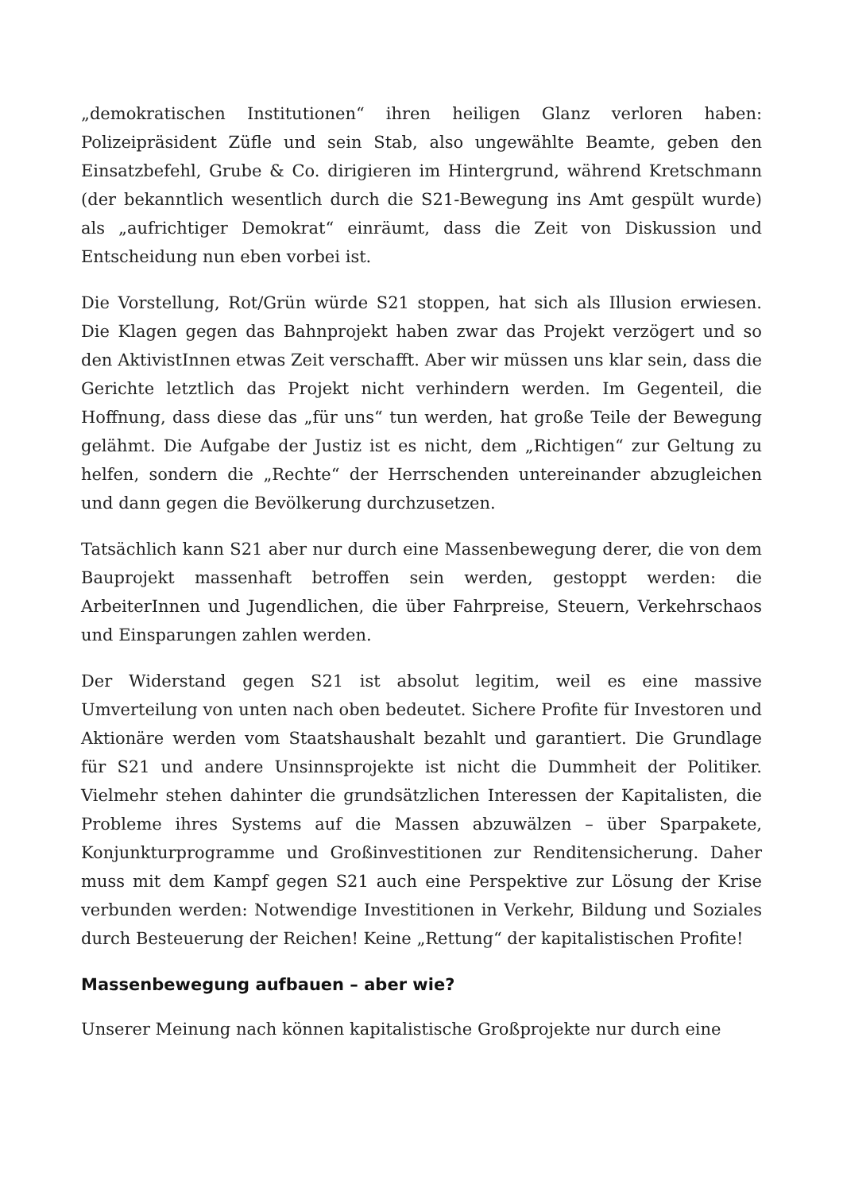„demokratischen Institutionen“ ihren heiligen Glanz verloren haben: Polizeipräsident Züfle und sein Stab, also ungewählte Beamte, geben den Einsatzbefehl, Grube & Co. dirigieren im Hintergrund, während Kretschmann (der bekanntlich wesentlich durch die S21-Bewegung ins Amt gespült wurde) als „aufrichtiger Demokrat“ einräumt, dass die Zeit von Diskussion und Entscheidung nun eben vorbei ist.
Die Vorstellung, Rot/Grün würde S21 stoppen, hat sich als Illusion erwiesen. Die Klagen gegen das Bahnprojekt haben zwar das Projekt verzögert und so den AktivistInnen etwas Zeit verschafft. Aber wir müssen uns klar sein, dass die Gerichte letztlich das Projekt nicht verhindern werden. Im Gegenteil, die Hoffnung, dass diese das „für uns“ tun werden, hat große Teile der Bewegung gelähmt. Die Aufgabe der Justiz ist es nicht, dem „Richtigen“ zur Geltung zu helfen, sondern die „Rechte“ der Herrschenden untereinander abzugleichen und dann gegen die Bevölkerung durchzusetzen.
Tatsächlich kann S21 aber nur durch eine Massenbewegung derer, die von dem Bauprojekt massenhaft betroffen sein werden, gestoppt werden: die ArbeiterInnen und Jugendlichen, die über Fahrpreise, Steuern, Verkehrschaos und Einsparungen zahlen werden.
Der Widerstand gegen S21 ist absolut legitim, weil es eine massive Umverteilung von unten nach oben bedeutet. Sichere Profite für Investoren und Aktionäre werden vom Staatshaushalt bezahlt und garantiert. Die Grundlage für S21 und andere Unsinnsprojekte ist nicht die Dummheit der Politiker. Vielmehr stehen dahinter die grundsätzlichen Interessen der Kapitalisten, die Probleme ihres Systems auf die Massen abzuwälzen – über Sparpakete, Konjunkturprogramme und Großinvestitionen zur Renditensicherung. Daher muss mit dem Kampf gegen S21 auch eine Perspektive zur Lösung der Krise verbunden werden: Notwendige Investitionen in Verkehr, Bildung und Soziales durch Besteuerung der Reichen! Keine „Rettung“ der kapitalistischen Profite!
Massenbewegung aufbauen – aber wie?
Unserer Meinung nach können kapitalistische Großprojekte nur durch eine